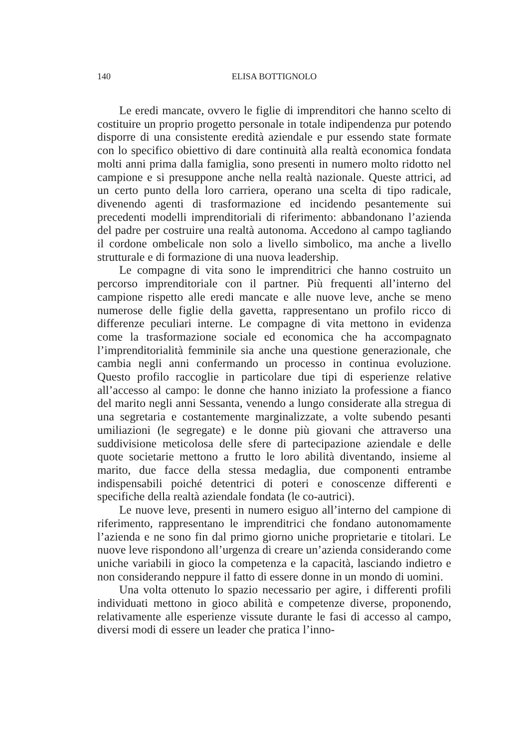140 ELISA BOTTIGNOLO
Le eredi mancate, ovvero le figlie di imprenditori che hanno scelto di costituire un proprio progetto personale in totale indipendenza pur potendo disporre di una consistente eredità aziendale e pur essendo state formate con lo specifico obiettivo di dare continuità alla realtà economica fondata molti anni prima dalla famiglia, sono presenti in numero molto ridotto nel campione e si presuppone anche nella realtà nazionale. Queste attrici, ad un certo punto della loro carriera, operano una scelta di tipo radicale, divenendo agenti di trasformazione ed incidendo pesantemente sui precedenti modelli imprenditoriali di riferimento: abbandonano l’azienda del padre per costruire una realtà autonoma. Accedono al campo tagliando il cordone ombelicale non solo a livello simbolico, ma anche a livello strutturale e di formazione di una nuova leadership.
Le compagne di vita sono le imprenditrici che hanno costruito un percorso imprenditoriale con il partner. Più frequenti all’interno del campione rispetto alle eredi mancate e alle nuove leve, anche se meno numerose delle figlie della gavetta, rappresentano un profilo ricco di differenze peculiari interne. Le compagne di vita mettono in evidenza come la trasformazione sociale ed economica che ha accompagnato l’imprenditorialità femminile sia anche una questione generazionale, che cambia negli anni confermando un processo in continua evoluzione. Questo profilo raccoglie in particolare due tipi di esperienze relative all’accesso al campo: le donne che hanno iniziato la professione a fianco del marito negli anni Sessanta, venendo a lungo considerate alla stregua di una segretaria e costantemente marginalizzate, a volte subendo pesanti umiliazioni (le segregate) e le donne più giovani che attraverso una suddivisione meticolosa delle sfere di partecipazione aziendale e delle quote societarie mettono a frutto le loro abilità diventando, insieme al marito, due facce della stessa medaglia, due componenti entrambe indispensabili poiché detentrici di poteri e conoscenze differenti e specifiche della realtà aziendale fondata (le co-autrici).
Le nuove leve, presenti in numero esiguo all’interno del campione di riferimento, rappresentano le imprenditrici che fondano autonomamente l’azienda e ne sono fin dal primo giorno uniche proprietarie e titolari. Le nuove leve rispondono all’urgenza di creare un’azienda considerando come uniche variabili in gioco la competenza e la capacità, lasciando indietro e non considerando neppure il fatto di essere donne in un mondo di uomini.
Una volta ottenuto lo spazio necessario per agire, i differenti profili individuati mettono in gioco abilità e competenze diverse, proponendo, relativamente alle esperienze vissute durante le fasi di accesso al campo, diversi modi di essere un leader che pratica l’inno-